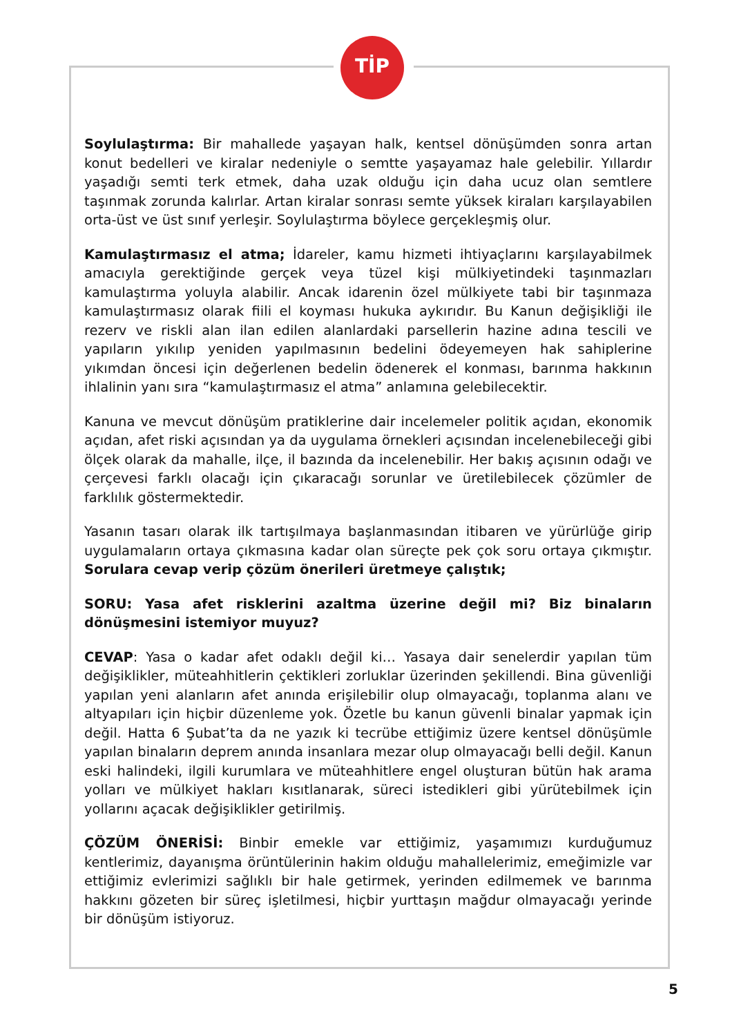TİP
Soylulaştırma: Bir mahallede yaşayan halk, kentsel dönüşümden sonra artan konut bedelleri ve kiralar nedeniyle o semtte yaşayamaz hale gelebilir. Yıllardır yaşadığı semti terk etmek, daha uzak olduğu için daha ucuz olan semtlere taşınmak zorunda kalırlar. Artan kiralar sonrası semte yüksek kiraları karşılayabilen orta-üst ve üst sınıf yerleşir. Soylulaştırma böylece gerçekleşmiş olur.
Kamulaştırmasız el atma; İdareler, kamu hizmeti ihtiyaçlarını karşılayabilmek amacıyla gerektiğinde gerçek veya tüzel kişi mülkiyetindeki taşınmazları kamulaştırma yoluyla alabilir. Ancak idarenin özel mülkiyete tabi bir taşınmaza kamulaştırmasız olarak fiili el koyması hukuka aykırıdır. Bu Kanun değişikliği ile rezerv ve riskli alan ilan edilen alanlardaki parsellerin hazine adına tescili ve yapıların yıkılıp yeniden yapılmasının bedelini ödeyemeyen hak sahiplerine yıkımdan öncesi için değerlenen bedelin ödenerek el konması, barınma hakkının ihlalinin yanı sıra “kamulaştırmasız el atma” anlamına gelebilecektir.
Kanuna ve mevcut dönüşüm pratiklerine dair incelemeler politik açıdan, ekonomik açıdan, afet riski açısından ya da uygulama örnekleri açısından incelenebileceği gibi ölçek olarak da mahalle, ilçe, il bazında da incelenebilir. Her bakış açısının odağı ve çerçevesi farklı olacağı için çıkaracağı sorunlar ve üretilebilecek çözümler de farklılık göstermektedir.
Yasanın tasarı olarak ilk tartışılmaya başlanmasından itibaren ve yürürlüğe girip uygulamaların ortaya çıkmasına kadar olan süreçte pek çok soru ortaya çıkmıştır. Sorulara cevap verip çözüm önerileri üretmeye çalıştık;
SORU: Yasa afet risklerini azaltma üzerine değil mi? Biz binaların dönüşmesini istemiyor muyuz?
CEVAP: Yasa o kadar afet odaklı değil ki… Yasaya dair senelerdir yapılan tüm değişiklikler, müteahhitlerin çektikleri zorluklar üzerinden şekillendi. Bina güvenliği yapılan yeni alanların afet anında erişilebilir olup olmayacağı, toplanma alanı ve altyapıları için hiçbir düzenleme yok. Özetle bu kanun güvenli binalar yapmak için değil. Hatta 6 Şubat’ta da ne yazık ki tecrübe ettiğimiz üzere kentsel dönüşümle yapılan binaların deprem anında insanlara mezar olup olmayacağı belli değil. Kanun eski halindeki, ilgili kurumlara ve müteahhitlere engel oluşturan bütün hak arama yolları ve mülkiyet hakları kısıtlanarak, süreci istedikleri gibi yürütebilmek için yollarını açacak değişiklikler getirilmiş.
ÇÖZÜM ÖNERİSİ: Binbir emekle var ettiğimiz, yaşamımızı kurduğumuz kentlerimiz, dayanışma örüntülerinin hakim olduğu mahallelerimiz, emeğimizle var ettiğimiz evlerimizi sağlıklı bir hale getirmek, yerinden edilmemek ve barınma hakkını gözeten bir süreç işletilmesi, hiçbir yurttaşın mağdur olmayacağı yerinde bir dönüşüm istiyoruz.
5